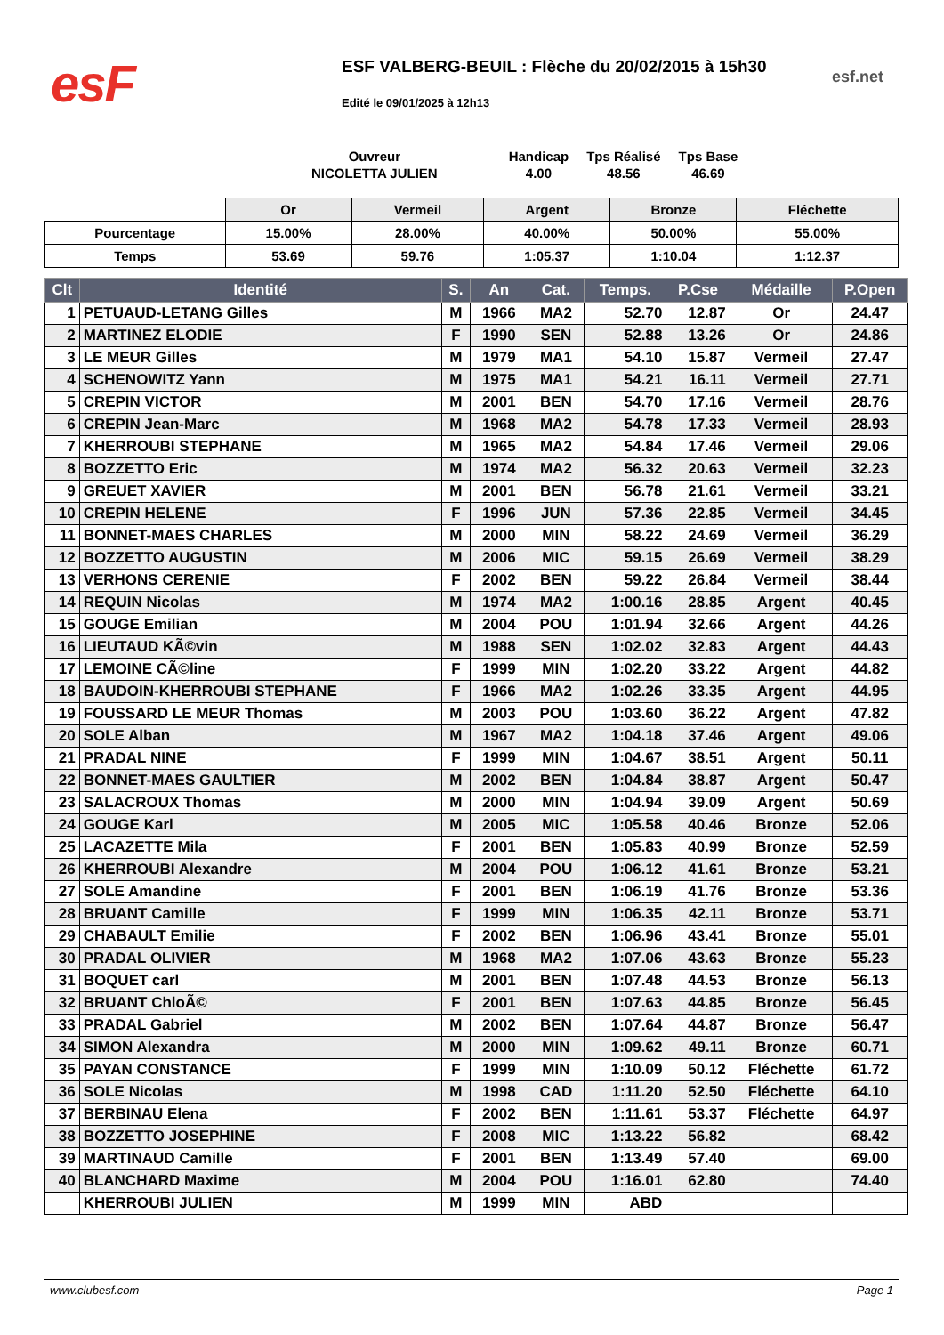esF
ESF VALBERG-BEUIL : Flèche du 20/02/2015 à 15h30
esf.net
Edité le 09/01/2025 à 12h13
| Ouvreur | | Handicap | Tps Réalisé | Tps Base |
| NICOLETTA JULIEN | | 4.00 | 48.56 | 46.69 |
| | Or | Vermeil | Argent | Bronze | Fléchette |
| Pourcentage | 15.00% | 28.00% | 40.00% | 50.00% | 55.00% |
| Temps | 53.69 | 59.76 | 1:05.37 | 1:10.04 | 1:12.37 |
| Clt | Identité | S. | An | Cat. | Temps. | P.Cse | Médaille | P.Open |
| --- | --- | --- | --- | --- | --- | --- | --- | --- |
| 1 | PETUAUD-LETANG Gilles | M | 1966 | MA2 | 52.70 | 12.87 | Or | 24.47 |
| 2 | MARTINEZ ELODIE | F | 1990 | SEN | 52.88 | 13.26 | Or | 24.86 |
| 3 | LE MEUR Gilles | M | 1979 | MA1 | 54.10 | 15.87 | Vermeil | 27.47 |
| 4 | SCHENOWITZ Yann | M | 1975 | MA1 | 54.21 | 16.11 | Vermeil | 27.71 |
| 5 | CREPIN VICTOR | M | 2001 | BEN | 54.70 | 17.16 | Vermeil | 28.76 |
| 6 | CREPIN Jean-Marc | M | 1968 | MA2 | 54.78 | 17.33 | Vermeil | 28.93 |
| 7 | KHERROUBI STEPHANE | M | 1965 | MA2 | 54.84 | 17.46 | Vermeil | 29.06 |
| 8 | BOZZETTO Eric | M | 1974 | MA2 | 56.32 | 20.63 | Vermeil | 32.23 |
| 9 | GREUET XAVIER | M | 2001 | BEN | 56.78 | 21.61 | Vermeil | 33.21 |
| 10 | CREPIN HELENE | F | 1996 | JUN | 57.36 | 22.85 | Vermeil | 34.45 |
| 11 | BONNET-MAES CHARLES | M | 2000 | MIN | 58.22 | 24.69 | Vermeil | 36.29 |
| 12 | BOZZETTO AUGUSTIN | M | 2006 | MIC | 59.15 | 26.69 | Vermeil | 38.29 |
| 13 | VERHONS CERENIE | F | 2002 | BEN | 59.22 | 26.84 | Vermeil | 38.44 |
| 14 | REQUIN Nicolas | M | 1974 | MA2 | 1:00.16 | 28.85 | Argent | 40.45 |
| 15 | GOUGE Emilian | M | 2004 | POU | 1:01.94 | 32.66 | Argent | 44.26 |
| 16 | LIEUTAUD KÃ©vin | M | 1988 | SEN | 1:02.02 | 32.83 | Argent | 44.43 |
| 17 | LEMOINE CÃ©line | F | 1999 | MIN | 1:02.20 | 33.22 | Argent | 44.82 |
| 18 | BAUDOIN-KHERROUBI STEPHANE | F | 1966 | MA2 | 1:02.26 | 33.35 | Argent | 44.95 |
| 19 | FOUSSARD LE MEUR Thomas | M | 2003 | POU | 1:03.60 | 36.22 | Argent | 47.82 |
| 20 | SOLE Alban | M | 1967 | MA2 | 1:04.18 | 37.46 | Argent | 49.06 |
| 21 | PRADAL NINE | F | 1999 | MIN | 1:04.67 | 38.51 | Argent | 50.11 |
| 22 | BONNET-MAES GAULTIER | M | 2002 | BEN | 1:04.84 | 38.87 | Argent | 50.47 |
| 23 | SALACROUX Thomas | M | 2000 | MIN | 1:04.94 | 39.09 | Argent | 50.69 |
| 24 | GOUGE Karl | M | 2005 | MIC | 1:05.58 | 40.46 | Bronze | 52.06 |
| 25 | LACAZETTE Mila | F | 2001 | BEN | 1:05.83 | 40.99 | Bronze | 52.59 |
| 26 | KHERROUBI Alexandre | M | 2004 | POU | 1:06.12 | 41.61 | Bronze | 53.21 |
| 27 | SOLE Amandine | F | 2001 | BEN | 1:06.19 | 41.76 | Bronze | 53.36 |
| 28 | BRUANT Camille | F | 1999 | MIN | 1:06.35 | 42.11 | Bronze | 53.71 |
| 29 | CHABAULT Emilie | F | 2002 | BEN | 1:06.96 | 43.41 | Bronze | 55.01 |
| 30 | PRADAL OLIVIER | M | 1968 | MA2 | 1:07.06 | 43.63 | Bronze | 55.23 |
| 31 | BOQUET carl | M | 2001 | BEN | 1:07.48 | 44.53 | Bronze | 56.13 |
| 32 | BRUANT ChloÃ© | F | 2001 | BEN | 1:07.63 | 44.85 | Bronze | 56.45 |
| 33 | PRADAL Gabriel | M | 2002 | BEN | 1:07.64 | 44.87 | Bronze | 56.47 |
| 34 | SIMON Alexandra | M | 2000 | MIN | 1:09.62 | 49.11 | Bronze | 60.71 |
| 35 | PAYAN CONSTANCE | F | 1999 | MIN | 1:10.09 | 50.12 | Fléchette | 61.72 |
| 36 | SOLE Nicolas | M | 1998 | CAD | 1:11.20 | 52.50 | Fléchette | 64.10 |
| 37 | BERBINAU Elena | F | 2002 | BEN | 1:11.61 | 53.37 | Fléchette | 64.97 |
| 38 | BOZZETTO JOSEPHINE | F | 2008 | MIC | 1:13.22 | 56.82 | | 68.42 |
| 39 | MARTINAUD Camille | F | 2001 | BEN | 1:13.49 | 57.40 | | 69.00 |
| 40 | BLANCHARD Maxime | M | 2004 | POU | 1:16.01 | 62.80 | | 74.40 |
| | KHERROUBI JULIEN | M | 1999 | MIN | ABD | | | |
www.clubesf.com Page 1